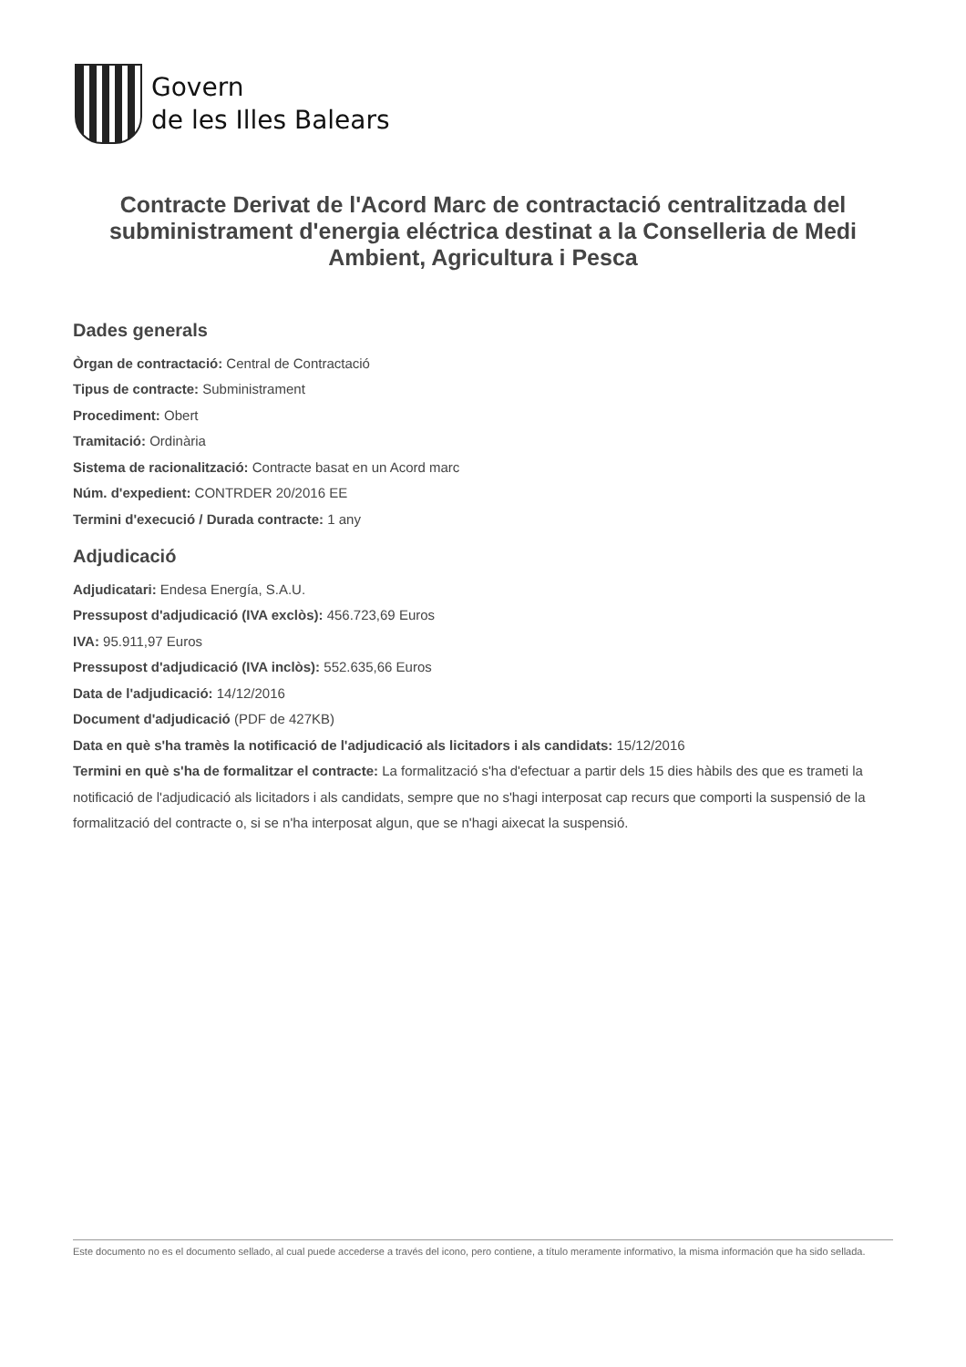Govern
de les Illes Balears
Contracte Derivat de l'Acord Marc de contractació centralitzada del subministrament d'energia eléctrica destinat a la Conselleria de Medi Ambient, Agricultura i Pesca
Dades generals
Òrgan de contractació: Central de Contractació
Tipus de contracte: Subministrament
Procediment: Obert
Tramitació: Ordinària
Sistema de racionalització: Contracte basat en un Acord marc
Núm. d'expedient: CONTRDER 20/2016 EE
Termini d'execució / Durada contracte: 1 any
Adjudicació
Adjudicatari: Endesa Energía, S.A.U.
Pressupost d'adjudicació (IVA exclòs): 456.723,69 Euros
IVA: 95.911,97 Euros
Pressupost d'adjudicació (IVA inclòs): 552.635,66 Euros
Data de l'adjudicació: 14/12/2016
Document d'adjudicació (PDF de 427KB)
Data en què s'ha tramès la notificació de l'adjudicació als licitadors i als candidats: 15/12/2016
Termini en què s'ha de formalitzar el contracte: La formalització s'ha d'efectuar a partir dels 15 dies hàbils des que es trameti la notificació de l'adjudicació als licitadors i als candidats, sempre que no s'hagi interposat cap recurs que comporti la suspensió de la formalització del contracte o, si se n'ha interposat algun, que se n'hagi aixecat la suspensió.
Este documento no es el documento sellado, al cual puede accederse a través del icono, pero contiene, a título meramente informativo, la misma información que ha sido sellada.